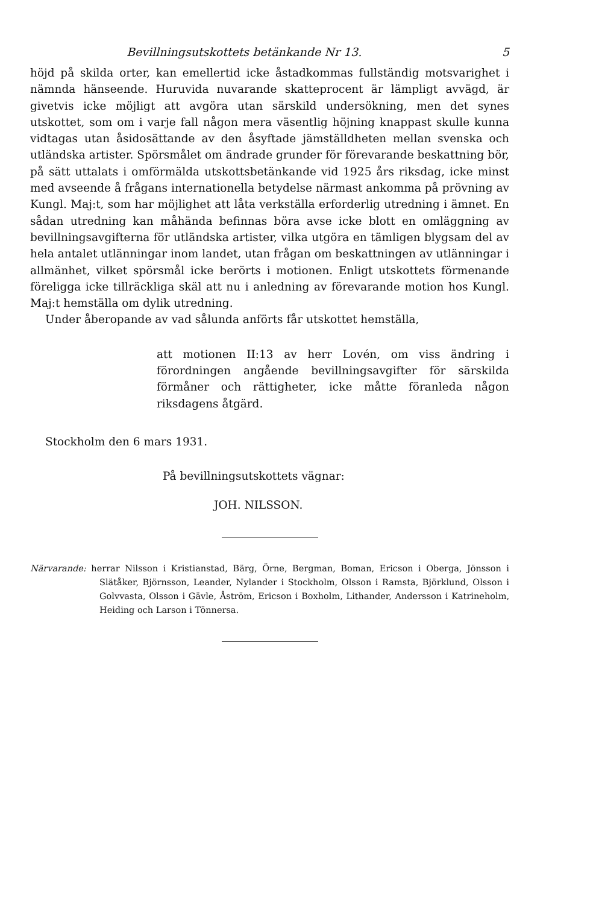Bevillningsutskottets betänkande Nr 13. 5
höjd på skilda orter, kan emellertid icke åstadkommas fullständig motsvarighet i nämnda hänseende. Huruvida nuvarande skatteprocent är lämpligt avvägd, är givetvis icke möjligt att avgöra utan särskild undersökning, men det synes utskottet, som om i varje fall någon mera väsentlig höjning knappast skulle kunna vidtagas utan åsidosättande av den åsyftade jämställdheten mellan svenska och utländska artister. Spörsmålet om ändrade grunder för förevarande beskattning bör, på sätt uttalats i omförmälda utskottsbetänkande vid 1925 års riksdag, icke minst med avseende å frågans internationella betydelse närmast ankomma på prövning av Kungl. Maj:t, som har möjlighet att låta verkställa erforderlig utredning i ämnet. En sådan utredning kan måhända befinnas böra avse icke blott en omläggning av bevillningsavgifterna för utländska artister, vilka utgöra en tämligen blygsam del av hela antalet utlänningar inom landet, utan frågan om beskattningen av utlänningar i allmänhet, vilket spörsmål icke berörts i motionen. Enligt utskottets förmenande föreligga icke tillräckliga skäl att nu i anledning av förevarande motion hos Kungl. Maj:t hemställa om dylik utredning.
Under åberopande av vad sålunda anförts får utskottet hemställa,
att motionen II:13 av herr Lovén, om viss ändring i förordningen angående bevillningsavgifter för särskilda förmåner och rättigheter, icke måtte föranleda någon riksdagens åtgärd.
Stockholm den 6 mars 1931.
På bevillningsutskottets vägnar:
JOH. NILSSON.
Närvarande: herrar Nilsson i Kristianstad, Bärg, Örne, Bergman, Boman, Ericson i Oberga, Jönsson i Slätåker, Björnsson, Leander, Nylander i Stockholm, Olsson i Ramsta, Björklund, Olsson i Golvvasta, Olsson i Gävle, Åström, Ericson i Boxholm, Lithander, Andersson i Katrineholm, Heiding och Larson i Tönnersa.